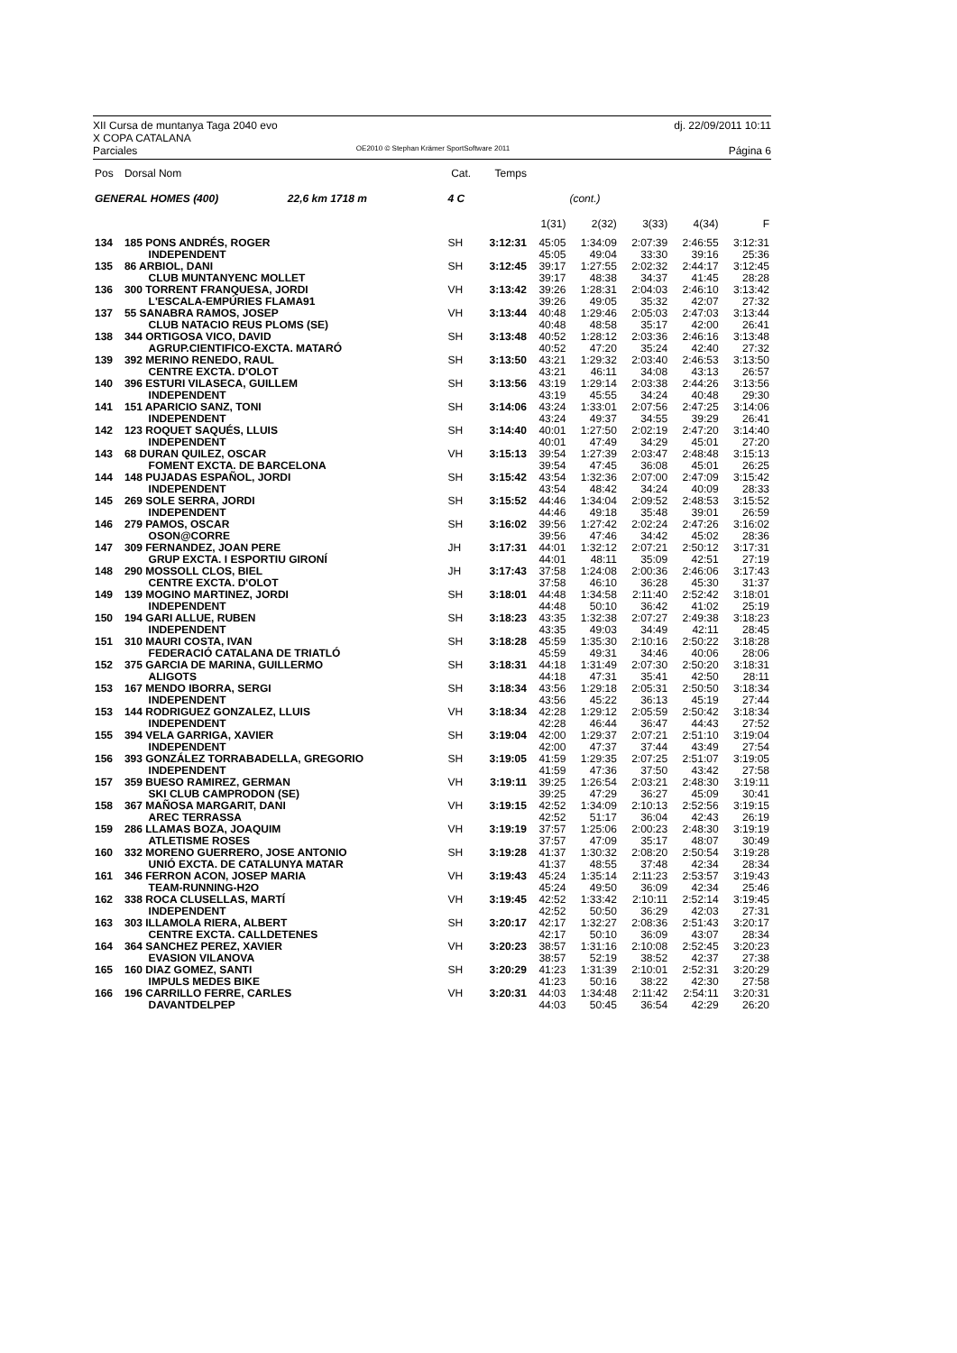XII Cursa de muntanya Taga 2040 evo
X COPA CATALANA dj. 22/09/2011 10:11
Parciales OE2010 © Stephan Krämer SportSoftware 2011 Página 6
| Pos | Dorsal Nom | Cat. | Temps | | | | | |
| --- | --- | --- | --- | --- | --- | --- | --- | --- |
| GENERAL HOMES (400) 22,6 km 1718 m | | 4 C | | | (cont.) | | | |
| | | | | 1(31) | 2(32) | 3(33) | 4(34) | F |
| 134 | 185 PONS ANDRÉS, ROGER | SH | 3:12:31 | 45:05 | 1:34:09 | 2:07:39 | 2:46:55 | 3:12:31 |
| | INDEPENDENT | | | 45:05 | 49:04 | 33:30 | 39:16 | 25:36 |
| 135 | 86 ARBIOL, DANI | SH | 3:12:45 | 39:17 | 1:27:55 | 2:02:32 | 2:44:17 | 3:12:45 |
| | CLUB MUNTANYENC MOLLET | | | 39:17 | 48:38 | 34:37 | 41:45 | 28:28 |
| 136 | 300 TORRENT FRANQUESA, JORDI | VH | 3:13:42 | 39:26 | 1:28:31 | 2:04:03 | 2:46:10 | 3:13:42 |
| | L'ESCALA-EMPÚRIES FLAMA91 | | | 39:26 | 49:05 | 35:32 | 42:07 | 27:32 |
| 137 | 55 SANABRA RAMOS, JOSEP | VH | 3:13:44 | 40:48 | 1:29:46 | 2:05:03 | 2:47:03 | 3:13:44 |
| | CLUB NATACIO REUS PLOMS (SE) | | | 40:48 | 48:58 | 35:17 | 42:00 | 26:41 |
| 138 | 344 ORTIGOSA VICO, DAVID | SH | 3:13:48 | 40:52 | 1:28:12 | 2:03:36 | 2:46:16 | 3:13:48 |
| | AGRUP.CIENTIFICO-EXCTA. MATARÓ | | | 40:52 | 47:20 | 35:24 | 42:40 | 27:32 |
| 139 | 392 MERINO RENEDO, RAUL | SH | 3:13:50 | 43:21 | 1:29:32 | 2:03:40 | 2:46:53 | 3:13:50 |
| | CENTRE EXCTA. D'OLOT | | | 43:21 | 46:11 | 34:08 | 43:13 | 26:57 |
| 140 | 396 ESTURI VILASECA, GUILLEM | SH | 3:13:56 | 43:19 | 1:29:14 | 2:03:38 | 2:44:26 | 3:13:56 |
| | INDEPENDENT | | | 43:19 | 45:55 | 34:24 | 40:48 | 29:30 |
| 141 | 151 APARICIO SANZ, TONI | SH | 3:14:06 | 43:24 | 1:33:01 | 2:07:56 | 2:47:25 | 3:14:06 |
| | INDEPENDENT | | | 43:24 | 49:37 | 34:55 | 39:29 | 26:41 |
| 142 | 123 ROQUET SAQUÉS, LLUIS | SH | 3:14:40 | 40:01 | 1:27:50 | 2:02:19 | 2:47:20 | 3:14:40 |
| | INDEPENDENT | | | 40:01 | 47:49 | 34:29 | 45:01 | 27:20 |
| 143 | 68 DURAN QUILEZ, OSCAR | VH | 3:15:13 | 39:54 | 1:27:39 | 2:03:47 | 2:48:48 | 3:15:13 |
| | FOMENT EXCTA. DE BARCELONA | | | 39:54 | 47:45 | 36:08 | 45:01 | 26:25 |
| 144 | 148 PUJADAS ESPAÑOL, JORDI | SH | 3:15:42 | 43:54 | 1:32:36 | 2:07:00 | 2:47:09 | 3:15:42 |
| | INDEPENDENT | | | 43:54 | 48:42 | 34:24 | 40:09 | 28:33 |
| 145 | 269 SOLE SERRA, JORDI | SH | 3:15:52 | 44:46 | 1:34:04 | 2:09:52 | 2:48:53 | 3:15:52 |
| | INDEPENDENT | | | 44:46 | 49:18 | 35:48 | 39:01 | 26:59 |
| 146 | 279 PAMOS, OSCAR | SH | 3:16:02 | 39:56 | 1:27:42 | 2:02:24 | 2:47:26 | 3:16:02 |
| | OSON@CORRE | | | 39:56 | 47:46 | 34:42 | 45:02 | 28:36 |
| 147 | 309 FERNANDEZ, JOAN PERE | JH | 3:17:31 | 44:01 | 1:32:12 | 2:07:21 | 2:50:12 | 3:17:31 |
| | GRUP EXCTA. I ESPORTIU GIRONÍ | | | 44:01 | 48:11 | 35:09 | 42:51 | 27:19 |
| 148 | 290 MOSSOLL CLOS, BIEL | JH | 3:17:43 | 37:58 | 1:24:08 | 2:00:36 | 2:46:06 | 3:17:43 |
| | CENTRE EXCTA. D'OLOT | | | 37:58 | 46:10 | 36:28 | 45:30 | 31:37 |
| 149 | 139 MOGINO MARTINEZ, JORDI | SH | 3:18:01 | 44:48 | 1:34:58 | 2:11:40 | 2:52:42 | 3:18:01 |
| | INDEPENDENT | | | 44:48 | 50:10 | 36:42 | 41:02 | 25:19 |
| 150 | 194 GARI ALLUE, RUBEN | SH | 3:18:23 | 43:35 | 1:32:38 | 2:07:27 | 2:49:38 | 3:18:23 |
| | INDEPENDENT | | | 43:35 | 49:03 | 34:49 | 42:11 | 28:45 |
| 151 | 310 MAURI COSTA, IVAN | SH | 3:18:28 | 45:59 | 1:35:30 | 2:10:16 | 2:50:22 | 3:18:28 |
| | FEDERACIÓ CATALANA DE TRIATLÓ | | | 45:59 | 49:31 | 34:46 | 40:06 | 28:06 |
| 152 | 375 GARCIA DE MARINA, GUILLERMO | SH | 3:18:31 | 44:18 | 1:31:49 | 2:07:30 | 2:50:20 | 3:18:31 |
| | ALIGOTS | | | 44:18 | 47:31 | 35:41 | 42:50 | 28:11 |
| 153 | 167 MENDO IBORRA, SERGI | SH | 3:18:34 | 43:56 | 1:29:18 | 2:05:31 | 2:50:50 | 3:18:34 |
| | INDEPENDENT | | | 43:56 | 45:22 | 36:13 | 45:19 | 27:44 |
| 153 | 144 RODRIGUEZ GONZALEZ, LLUIS | VH | 3:18:34 | 42:28 | 1:29:12 | 2:05:59 | 2:50:42 | 3:18:34 |
| | INDEPENDENT | | | 42:28 | 46:44 | 36:47 | 44:43 | 27:52 |
| 155 | 394 VELA GARRIGA, XAVIER | SH | 3:19:04 | 42:00 | 1:29:37 | 2:07:21 | 2:51:10 | 3:19:04 |
| | INDEPENDENT | | | 42:00 | 47:37 | 37:44 | 43:49 | 27:54 |
| 156 | 393 GONZÁLEZ TORRABADELLA, GREGORIO | SH | 3:19:05 | 41:59 | 1:29:35 | 2:07:25 | 2:51:07 | 3:19:05 |
| | INDEPENDENT | | | 41:59 | 47:36 | 37:50 | 43:42 | 27:58 |
| 157 | 359 BUESO RAMIREZ, GERMAN | VH | 3:19:11 | 39:25 | 1:26:54 | 2:03:21 | 2:48:30 | 3:19:11 |
| | SKI CLUB CAMPRODON (SE) | | | 39:25 | 47:29 | 36:27 | 45:09 | 30:41 |
| 158 | 367 MAÑOSA MARGARIT, DANI | VH | 3:19:15 | 42:52 | 1:34:09 | 2:10:13 | 2:52:56 | 3:19:15 |
| | AREC TERRASSA | | | 42:52 | 51:17 | 36:04 | 42:43 | 26:19 |
| 159 | 286 LLAMAS BOZA, JOAQUIM | VH | 3:19:19 | 37:57 | 1:25:06 | 2:00:23 | 2:48:30 | 3:19:19 |
| | ATLETISME ROSES | | | 37:57 | 47:09 | 35:17 | 48:07 | 30:49 |
| 160 | 332 MORENO GUERRERO, JOSE ANTONIO | SH | 3:19:28 | 41:37 | 1:30:32 | 2:08:20 | 2:50:54 | 3:19:28 |
| | UNIÓ EXCTA. DE CATALUNYA MATAR | | | 41:37 | 48:55 | 37:48 | 42:34 | 28:34 |
| 161 | 346 FERRON ACON, JOSEP MARIA | VH | 3:19:43 | 45:24 | 1:35:14 | 2:11:23 | 2:53:57 | 3:19:43 |
| | TEAM-RUNNING-H2O | | | 45:24 | 49:50 | 36:09 | 42:34 | 25:46 |
| 162 | 338 ROCA CLUSELLAS, MARTÍ | VH | 3:19:45 | 42:52 | 1:33:42 | 2:10:11 | 2:52:14 | 3:19:45 |
| | INDEPENDENT | | | 42:52 | 50:50 | 36:29 | 42:03 | 27:31 |
| 163 | 303 ILLAMOLA RIERA, ALBERT | SH | 3:20:17 | 42:17 | 1:32:27 | 2:08:36 | 2:51:43 | 3:20:17 |
| | CENTRE EXCTA. CALLDETENES | | | 42:17 | 50:10 | 36:09 | 43:07 | 28:34 |
| 164 | 364 SANCHEZ PEREZ, XAVIER | VH | 3:20:23 | 38:57 | 1:31:16 | 2:10:08 | 2:52:45 | 3:20:23 |
| | EVASION VILANOVA | | | 38:57 | 52:19 | 38:52 | 42:37 | 27:38 |
| 165 | 160 DIAZ GOMEZ, SANTI | SH | 3:20:29 | 41:23 | 1:31:39 | 2:10:01 | 2:52:31 | 3:20:29 |
| | IMPULS MEDES BIKE | | | 41:23 | 50:16 | 38:22 | 42:30 | 27:58 |
| 166 | 196 CARRILLO FERRE, CARLES | VH | 3:20:31 | 44:03 | 1:34:48 | 2:11:42 | 2:54:11 | 3:20:31 |
| | DAVANTDELPEP | | | 44:03 | 50:45 | 36:54 | 42:29 | 26:20 |